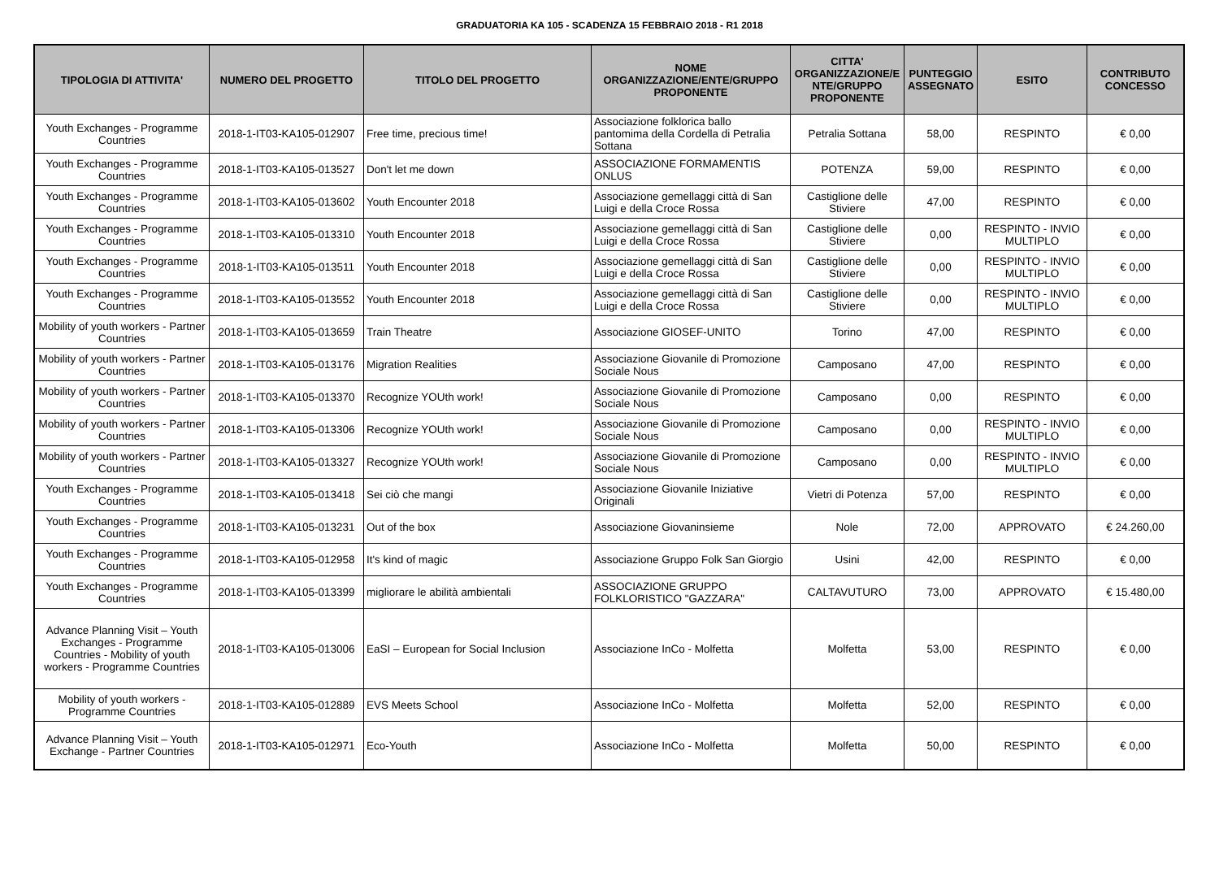GRADUATORIA KA 105 - SCADENZA 15 FEBBRAIO 2018 - R1 2018
| TIPOLOGIA DI ATTIVITA' | NUMERO DEL PROGETTO | TITOLO DEL PROGETTO | NOME ORGANIZZAZIONE/ENTE/GRUPPO PROPONENTE | CITTA' ORGANIZZAZIONE/E NTE/GRUPPO PROPONENTE | PUNTEGGIO ASSEGNATO | ESITO | CONTRIBUTO CONCESSO |
| --- | --- | --- | --- | --- | --- | --- | --- |
| Youth Exchanges - Programme Countries | 2018-1-IT03-KA105-012907 | Free time, precious time! | Associazione folklorica ballo pantomima della Cordella di Petralia Sottana | Petralia Sottana | 58,00 | RESPINTO | € 0,00 |
| Youth Exchanges - Programme Countries | 2018-1-IT03-KA105-013527 | Don't let me down | ASSOCIAZIONE FORMAMENTIS ONLUS | POTENZA | 59,00 | RESPINTO | € 0,00 |
| Youth Exchanges - Programme Countries | 2018-1-IT03-KA105-013602 | Youth Encounter 2018 | Associazione gemellaggi città di San Luigi e della Croce Rossa | Castiglione delle Stiviere | 47,00 | RESPINTO | € 0,00 |
| Youth Exchanges - Programme Countries | 2018-1-IT03-KA105-013310 | Youth Encounter 2018 | Associazione gemellaggi città di San Luigi e della Croce Rossa | Castiglione delle Stiviere | 0,00 | RESPINTO - INVIO MULTIPLO | € 0,00 |
| Youth Exchanges - Programme Countries | 2018-1-IT03-KA105-013511 | Youth Encounter 2018 | Associazione gemellaggi città di San Luigi e della Croce Rossa | Castiglione delle Stiviere | 0,00 | RESPINTO - INVIO MULTIPLO | € 0,00 |
| Youth Exchanges - Programme Countries | 2018-1-IT03-KA105-013552 | Youth Encounter 2018 | Associazione gemellaggi città di San Luigi e della Croce Rossa | Castiglione delle Stiviere | 0,00 | RESPINTO - INVIO MULTIPLO | € 0,00 |
| Mobility of youth workers - Partner Countries | 2018-1-IT03-KA105-013659 | Train Theatre | Associazione GIOSEF-UNITO | Torino | 47,00 | RESPINTO | € 0,00 |
| Mobility of youth workers - Partner Countries | 2018-1-IT03-KA105-013176 | Migration Realities | Associazione Giovanile di Promozione Sociale Nous | Camposano | 47,00 | RESPINTO | € 0,00 |
| Mobility of youth workers - Partner Countries | 2018-1-IT03-KA105-013370 | Recognize YOUth work! | Associazione Giovanile di Promozione Sociale Nous | Camposano | 0,00 | RESPINTO | € 0,00 |
| Mobility of youth workers - Partner Countries | 2018-1-IT03-KA105-013306 | Recognize YOUth work! | Associazione Giovanile di Promozione Sociale Nous | Camposano | 0,00 | RESPINTO - INVIO MULTIPLO | € 0,00 |
| Mobility of youth workers - Partner Countries | 2018-1-IT03-KA105-013327 | Recognize YOUth work! | Associazione Giovanile di Promozione Sociale Nous | Camposano | 0,00 | RESPINTO - INVIO MULTIPLO | € 0,00 |
| Youth Exchanges - Programme Countries | 2018-1-IT03-KA105-013418 | Sei ciò che mangi | Associazione Giovanile Iniziative Originali | Vietri di Potenza | 57,00 | RESPINTO | € 0,00 |
| Youth Exchanges - Programme Countries | 2018-1-IT03-KA105-013231 | Out of the box | Associazione Giovaninsieme | Nole | 72,00 | APPROVATO | € 24.260,00 |
| Youth Exchanges - Programme Countries | 2018-1-IT03-KA105-012958 | It's kind of magic | Associazione Gruppo Folk San Giorgio | Usini | 42,00 | RESPINTO | € 0,00 |
| Youth Exchanges - Programme Countries | 2018-1-IT03-KA105-013399 | migliorare le abilità ambientali | ASSOCIAZIONE GRUPPO FOLKLORISTICO "GAZZARA" | CALTAVUTURO | 73,00 | APPROVATO | € 15.480,00 |
| Advance Planning Visit – Youth Exchanges - Programme Countries - Mobility of youth workers - Programme Countries | 2018-1-IT03-KA105-013006 | EaSI – European for Social Inclusion | Associazione InCo - Molfetta | Molfetta | 53,00 | RESPINTO | € 0,00 |
| Mobility of youth workers - Programme Countries | 2018-1-IT03-KA105-012889 | EVS Meets School | Associazione InCo - Molfetta | Molfetta | 52,00 | RESPINTO | € 0,00 |
| Advance Planning Visit – Youth Exchange - Partner Countries | 2018-1-IT03-KA105-012971 | Eco-Youth | Associazione InCo - Molfetta | Molfetta | 50,00 | RESPINTO | € 0,00 |